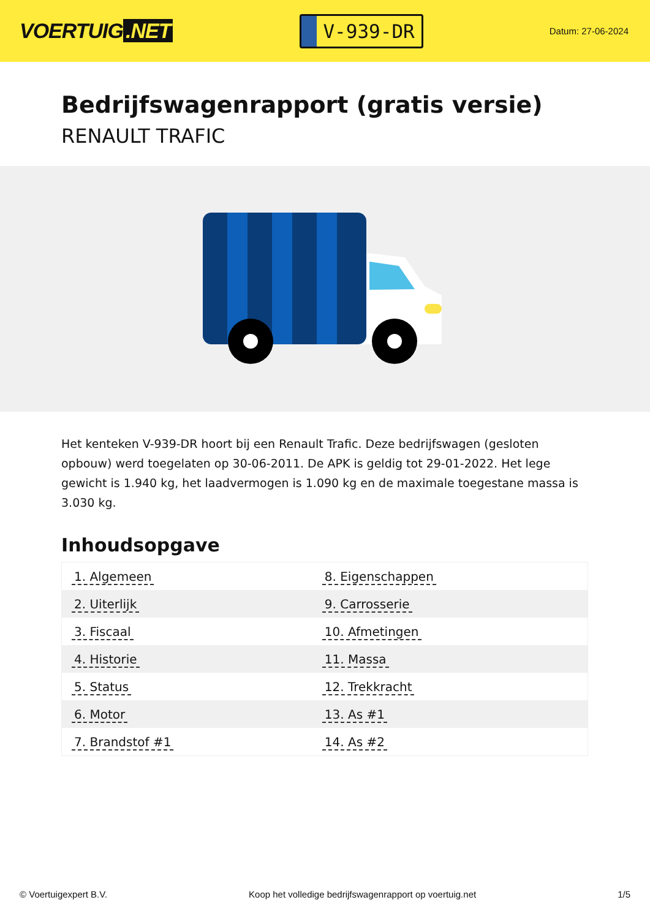VOERTUIG.NET
V-939-DR
Datum: 27-06-2024
Bedrijfswagenrapport (gratis versie)
RENAULT TRAFIC
Het kenteken V-939-DR hoort bij een Renault Trafic. Deze bedrijfswagen (gesloten opbouw) werd toegelaten op 30-06-2011. De APK is geldig tot 29-01-2022. Het lege gewicht is 1.940 kg, het laadvermogen is 1.090 kg en de maximale toegestane massa is 3.030 kg.
Inhoudsopgave
| 1. Algemeen | 8. Eigenschappen |
| 2. Uiterlijk | 9. Carrosserie |
| 3. Fiscaal | 10. Afmetingen |
| 4. Historie | 11. Massa |
| 5. Status | 12. Trekkracht |
| 6. Motor | 13. As #1 |
| 7. Brandstof #1 | 14. As #2 |
© Voertuigexpert B.V. Koop het volledige bedrijfswagenrapport op voertuig.net 1/5